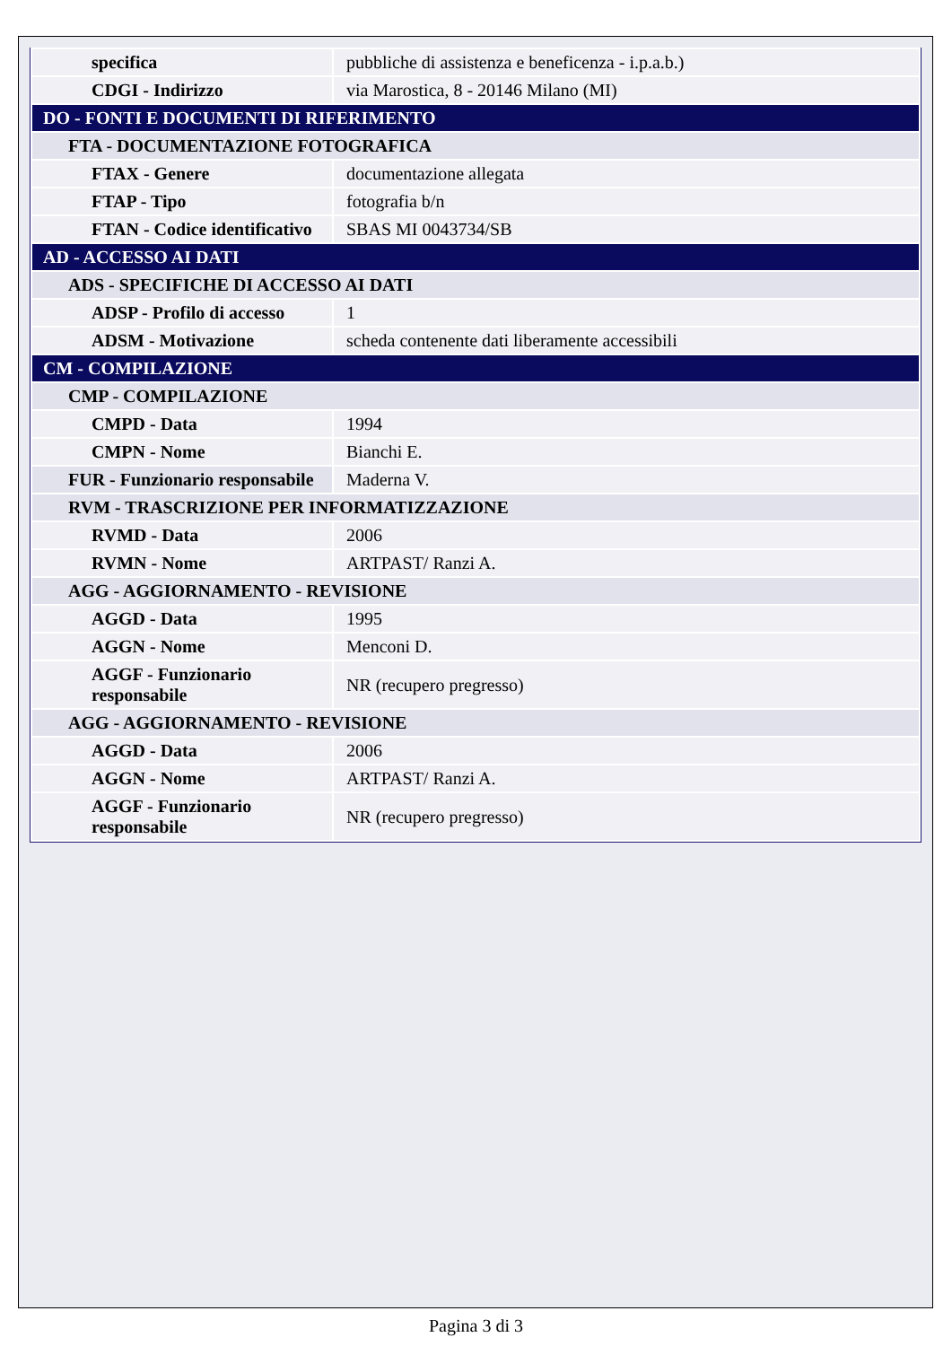| specifica | pubbliche di assistenza e beneficenza - i.p.a.b.) |
| CDGI - Indirizzo | via Marostica, 8 - 20146 Milano (MI) |
| DO - FONTI E DOCUMENTI DI RIFERIMENTO | |
| FTA - DOCUMENTAZIONE FOTOGRAFICA | |
| FTAX - Genere | documentazione allegata |
| FTAP - Tipo | fotografia b/n |
| FTAN - Codice identificativo | SBAS MI 0043734/SB |
| AD - ACCESSO AI DATI | |
| ADS - SPECIFICHE DI ACCESSO AI DATI | |
| ADSP - Profilo di accesso | 1 |
| ADSM - Motivazione | scheda contenente dati liberamente accessibili |
| CM - COMPILAZIONE | |
| CMP - COMPILAZIONE | |
| CMPD - Data | 1994 |
| CMPN - Nome | Bianchi E. |
| FUR - Funzionario responsabile | Maderna V. |
| RVM - TRASCRIZIONE PER INFORMATIZZAZIONE | |
| RVMD - Data | 2006 |
| RVMN - Nome | ARTPAST/ Ranzi A. |
| AGG - AGGIORNAMENTO - REVISIONE | |
| AGGD - Data | 1995 |
| AGGN - Nome | Menconi D. |
| AGGF - Funzionario responsabile | NR (recupero pregresso) |
| AGG - AGGIORNAMENTO - REVISIONE | |
| AGGD - Data | 2006 |
| AGGN - Nome | ARTPAST/ Ranzi A. |
| AGGF - Funzionario responsabile | NR (recupero pregresso) |
Pagina 3 di 3